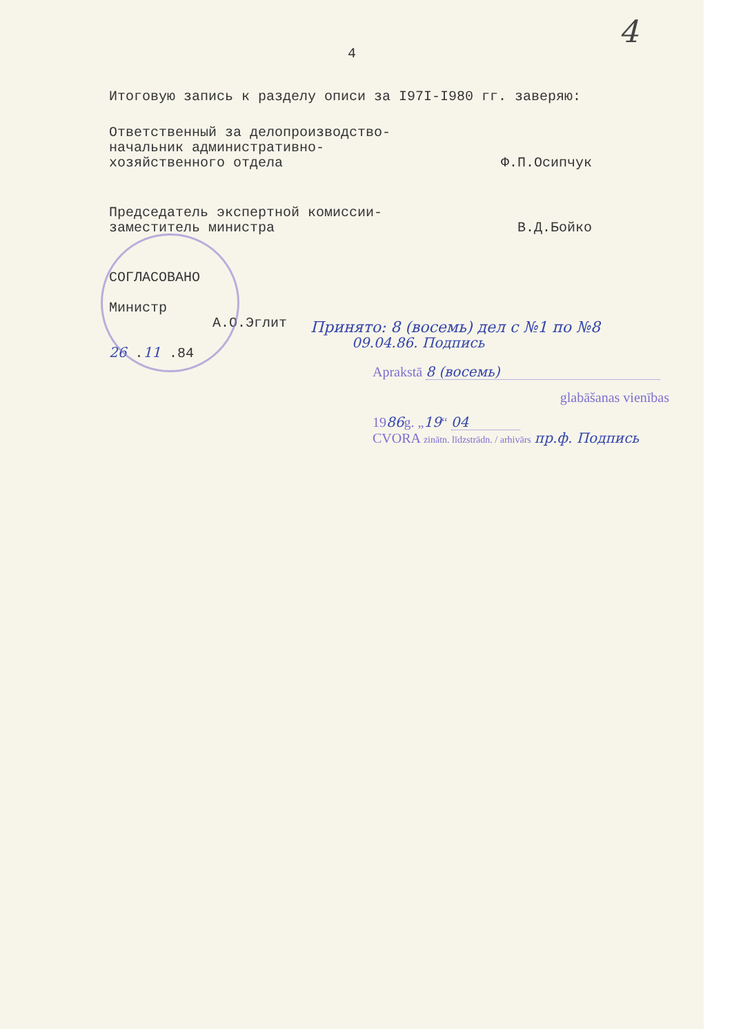4
4
Итоговую запись к разделу описи за I97I-I980 гг. заверяю:
Ответственный за делопроизводство-
начальник административно-
хозяйственного отдела Ф.П.Осипчук
Председатель экспертной комиссии-
заместитель министра В.Д.Бойко
СОГЛАСОВАНО
Министр
А.О.Эглит
26 .11 .84
Принято: 8 (восемь) дел с №1 по №8
09.04.86. Подпись
Aprakstā 8 (восемь)
glabāšanas vienības
1986g. „19“ 04
CVORA zinātn. līdzstrādn. / arhivārs пр.ф. Подпись